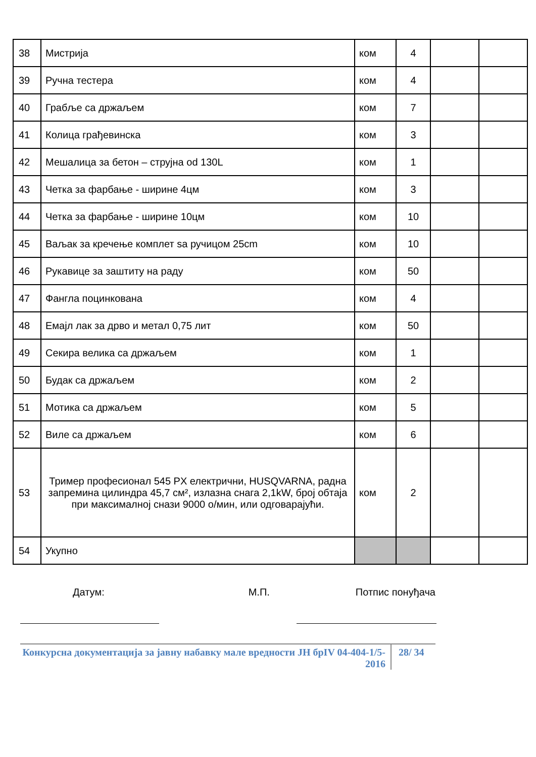| 38 | Мистрија | ком | 4 | | |
| 39 | Ручна тестера | ком | 4 | | |
| 40 | Грабље са држаљем | ком | 7 | | |
| 41 | Колица грађевинска | ком | 3 | | |
| 42 | Мешалица за бетон – струјна od 130L | ком | 1 | | |
| 43 | Четка за фарбање - ширине 4цм | ком | 3 | | |
| 44 | Четка за фарбање - ширине 10цм | ком | 10 | | |
| 45 | Ваљак за кречење комплет sa ручицом 25cm | ком | 10 | | |
| 46 | Рукавице за заштиту на раду | ком | 50 | | |
| 47 | Фангла поцинкована | ком | 4 | | |
| 48 | Емајл лак за дрво и метал 0,75 лит | ком | 50 | | |
| 49 | Секира велика са држаљем | ком | 1 | | |
| 50 | Будак са држаљем | ком | 2 | | |
| 51 | Мотика са држаљем | ком | 5 | | |
| 52 | Виле са држаљем | ком | 6 | | |
| 53 | Тример професионал 545 PX електрични, HUSQVARNA, радна запремина цилиндра 45,7 см², излазна снага 2,1kW, број обтаја при максималној снази 9000 о/мин, или одговарајући. | ком | 2 | | |
| 54 | Укупно | | | | |
Датум: М.П. Потпис понуђача
Конкурсна документација за јавну набавку мале вредности ЈН брIV 04-404-1/5-2016
28/ 34